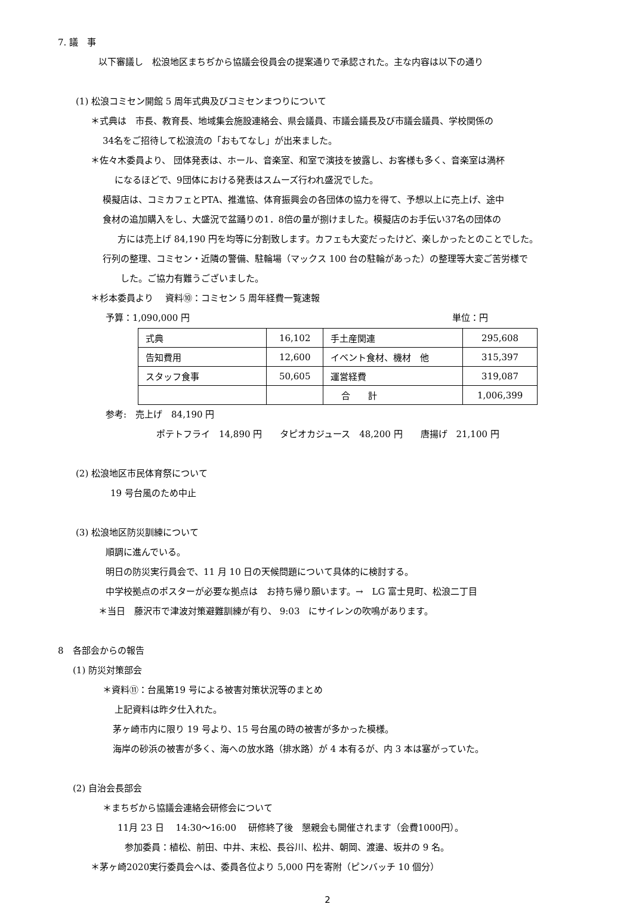7. 議　事
以下審議し　松浪地区まちぢから協議会役員会の提案通りで承認された。主な内容は以下の通り
(1) 松浪コミセン開館 5 周年式典及びコミセンまつりについて
＊式典は　市長、教育長、地域集会施設連絡会、県会議員、市議会議長及び市議会議員、学校関係の
34名をご招待して松浪流の「おもてなし」が出来ました。
＊佐々木委員より、 団体発表は、ホール、音楽室、和室で演技を披露し、お客様も多く、音楽室は満杯
になるほどで、9団体における発表はスムーズ行われ盛況でした。
模擬店は、コミカフェとPTA、推進協、体育振興会の各団体の協力を得て、予想以上に売上げ、途中
食材の追加購入をし、大盛況で盆踊りの1．8倍の量が捌けました。模擬店のお手伝い37名の団体の
方には売上げ 84,190 円を均等に分割致します。カフェも大変だったけど、楽しかったとのことでした。
行列の整理、コミセン・近隣の警備、駐輪場（マックス 100 台の駐輪があった）の整理等大変ご苦労様で
した。ご協力有難うございました。
＊杉本委員より　 資料⑩：コミセン 5 周年経費一覧速報
予算：1,090,000 円 単位：円
| 式典 | 16,102 | 手土産関連 | 295,608 |
| 告知費用 | 12,600 | イベント食材、機材 他 | 315,397 |
| スタッフ食事 | 50,605 | 運営経費 | 319,087 |
| | | 合 計 | 1,006,399 |
参考:　売上げ　84,190 円
ポテトフライ　14,890 円　　タピオカジュース　48,200 円　　唐揚げ　21,100 円
(2) 松浪地区市民体育祭について
19 号台風のため中止
(3) 松浪地区防災訓練について
順調に進んでいる。
明日の防災実行員会で、11 月 10 日の天候問題について具体的に検討する。
中学校拠点のポスターが必要な拠点は　お持ち帰り願います。→　LG 富士見町、松浪二丁目
＊当日　藤沢市で津波対策避難訓練が有り、 9:03　にサイレンの吹鳴があります。
8　各部会からの報告
(1) 防災対策部会
＊資料⑪：台風第19 号による被害対策状況等のまとめ
上記資料は昨夕仕入れた。
茅ヶ崎市内に限り 19 号より、15 号台風の時の被害が多かった模様。
海岸の砂浜の被害が多く、海への放水路（排水路）が 4 本有るが、内 3 本は塞がっていた。
(2) 自治会長部会
＊まちぢから協議会連絡会研修会について
11月 23 日　 14:30～16:00　 研修終了後　懇親会も開催されます（会費1000円）。
参加委員：植松、前田、中井、末松、長谷川、松井、朝岡、渡邊、坂井の 9 名。
＊茅ヶ崎2020実行委員会へは、委員各位より 5,000 円を寄附（ピンバッチ 10 個分）
2